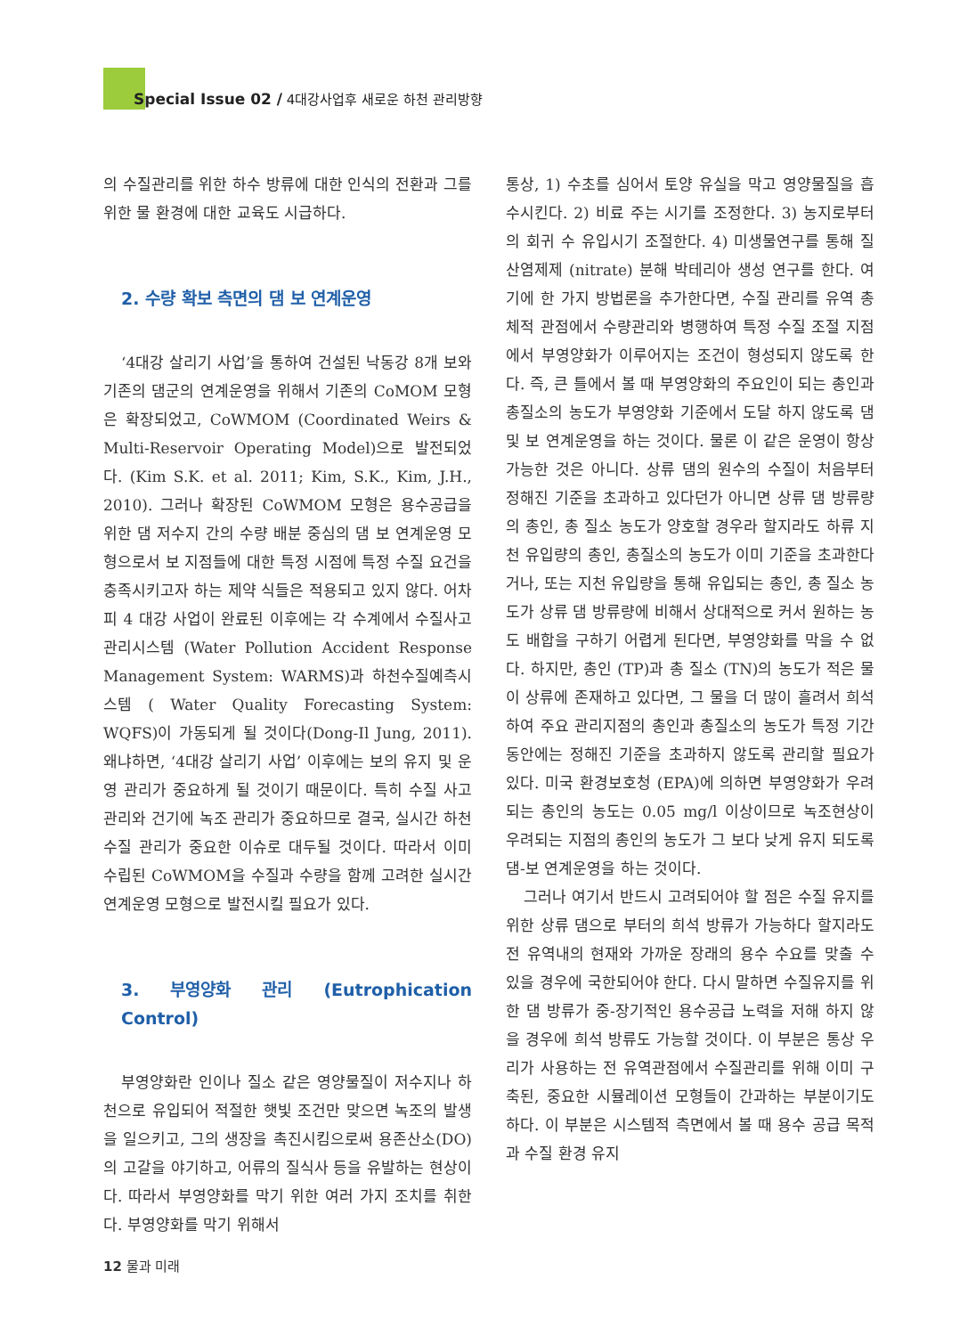Special Issue 02 / 4대강사업후 새로운 하천 관리방향
의 수질관리를 위한 하수 방류에 대한 인식의 전환과 그를 위한 물 환경에 대한 교육도 시급하다.
2. 수량 확보 측면의 댐 보 연계운영
‘4대강 살리기 사업’을 통하여 건설된 낙동강 8개 보와 기존의 댐군의 연계운영을 위해서 기존의 CoMOM 모형은 확장되었고, CoWMOM (Coordinated Weirs & Multi-Reservoir Operating Model)으로 발전되었다. (Kim S.K. et al. 2011; Kim, S.K., Kim, J.H., 2010). 그러나 확장된 CoWMOM 모형은 용수공급을 위한 댐 저수지 간의 수량 배분 중심의 댐 보 연계운영 모형으로서 보 지점들에 대한 특정 시점에 특정 수질 요건을 충족시키고자 하는 제약 식들은 적용되고 있지 않다. 어차피 4 대강 사업이 완료된 이후에는 각 수계에서 수질사고관리시스템 (Water Pollution Accident Response Management System: WARMS)과 하천수질예측시스템 ( Water Quality Forecasting System: WQFS)이 가동되게 될 것이다(Dong-Il Jung, 2011). 왜냐하면, ‘4대강 살리기 사업’ 이후에는 보의 유지 및 운영 관리가 중요하게 될 것이기 때문이다. 특히 수질 사고 관리와 건기에 녹조 관리가 중요하므로 결국, 실시간 하천 수질 관리가 중요한 이슈로 대두될 것이다. 따라서 이미 수립된 CoWMOM을 수질과 수량을 함께 고려한 실시간 연계운영 모형으로 발전시킬 필요가 있다.
3. 부영양화 관리 (Eutrophication Control)
부영양화란 인이나 질소 같은 영양물질이 저수지나 하천으로 유입되어 적절한 햇빛 조건만 맞으면 녹조의 발생을 일으키고, 그의 생장을 촉진시킴으로써 용존산소(DO)의 고갈을 야기하고, 어류의 질식사 등을 유발하는 현상이다. 따라서 부영양화를 막기 위한 여러 가지 조치를 취한다. 부영양화를 막기 위해서
통상, 1) 수초를 심어서 토양 유실을 막고 영양물질을 흡수시킨다. 2) 비료 주는 시기를 조정한다. 3) 농지로부터의 회귀 수 유입시기 조절한다. 4) 미생물연구를 통해 질산염제제 (nitrate) 분해 박테리아 생성 연구를 한다. 여기에 한 가지 방법론을 추가한다면, 수질 관리를 유역 총체적 관점에서 수량관리와 병행하여 특정 수질 조절 지점에서 부영양화가 이루어지는 조건이 형성되지 않도록 한다. 즉, 큰 틀에서 볼 때 부영양화의 주요인이 되는 총인과 총질소의 농도가 부영양화 기준에서 도달 하지 않도록 댐 및 보 연계운영을 하는 것이다. 물론 이 같은 운영이 항상 가능한 것은 아니다. 상류 댐의 원수의 수질이 처음부터 정해진 기준을 초과하고 있다던가 아니면 상류 댐 방류량의 총인, 총 질소 농도가 양호할 경우라 할지라도 하류 지천 유입량의 총인, 총질소의 농도가 이미 기준을 초과한다거나, 또는 지천 유입량을 통해 유입되는 총인, 총 질소 농도가 상류 댐 방류량에 비해서 상대적으로 커서 원하는 농도 배합을 구하기 어렵게 된다면, 부영양화를 막을 수 없다. 하지만, 총인 (TP)과 총 질소 (TN)의 농도가 적은 물이 상류에 존재하고 있다면, 그 물을 더 많이 흘려서 희석하여 주요 관리지점의 총인과 총질소의 농도가 특정 기간 동안에는 정해진 기준을 초과하지 않도록 관리할 필요가 있다. 미국 환경보호청 (EPA)에 의하면 부영양화가 우려되는 총인의 농도는 0.05 mg/l 이상이므로 녹조현상이 우려되는 지점의 총인의 농도가 그 보다 낮게 유지 되도록 댐-보 연계운영을 하는 것이다.
그러나 여기서 반드시 고려되어야 할 점은 수질 유지를 위한 상류 댐으로 부터의 희석 방류가 가능하다 할지라도 전 유역내의 현재와 가까운 장래의 용수 수요를 맞출 수 있을 경우에 국한되어야 한다. 다시 말하면 수질유지를 위한 댐 방류가 중-장기적인 용수공급 노력을 저해 하지 않을 경우에 희석 방류도 가능할 것이다. 이 부분은 통상 우리가 사용하는 전 유역관점에서 수질관리를 위해 이미 구축된, 중요한 시뮬레이션 모형들이 간과하는 부분이기도 하다. 이 부분은 시스템적 측면에서 볼 때 용수 공급 목적과 수질 환경 유지
12 물과 미래